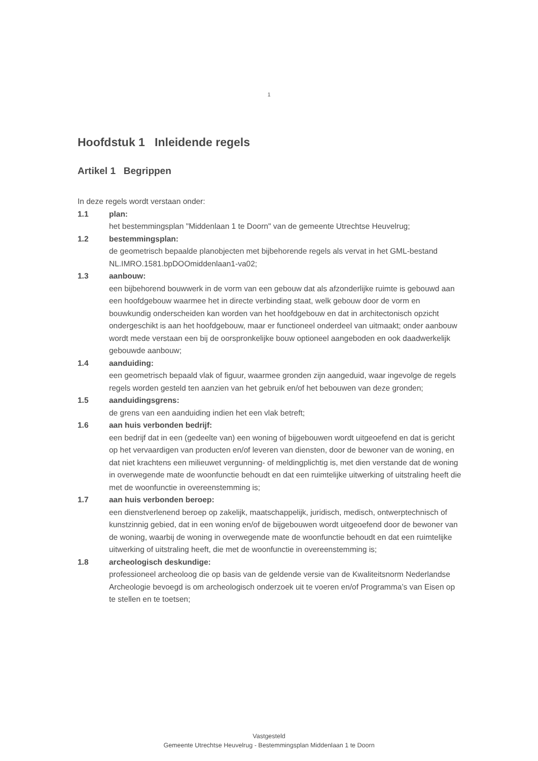1
Hoofdstuk 1 Inleidende regels
Artikel 1 Begrippen
In deze regels wordt verstaan onder:
1.1 plan:
het bestemmingsplan "Middenlaan 1 te Doorn" van de gemeente Utrechtse Heuvelrug;
1.2 bestemmingsplan:
de geometrisch bepaalde planobjecten met bijbehorende regels als vervat in het GML-bestand NL.IMRO.1581.bpDOOmiddenlaan1-va02;
1.3 aanbouw:
een bijbehorend bouwwerk in de vorm van een gebouw dat als afzonderlijke ruimte is gebouwd aan een hoofdgebouw waarmee het in directe verbinding staat, welk gebouw door de vorm en bouwkundig onderscheiden kan worden van het hoofdgebouw en dat in architectonisch opzicht ondergeschikt is aan het hoofdgebouw, maar er functioneel onderdeel van uitmaakt; onder aanbouw wordt mede verstaan een bij de oorspronkelijke bouw optioneel aangeboden en ook daadwerkelijk gebouwde aanbouw;
1.4 aanduiding:
een geometrisch bepaald vlak of figuur, waarmee gronden zijn aangeduid, waar ingevolge de regels regels worden gesteld ten aanzien van het gebruik en/of het bebouwen van deze gronden;
1.5 aanduidingsgrens:
de grens van een aanduiding indien het een vlak betreft;
1.6 aan huis verbonden bedrijf:
een bedrijf dat in een (gedeelte van) een woning of bijgebouwen wordt uitgeoefend en dat is gericht op het vervaardigen van producten en/of leveren van diensten, door de bewoner van de woning, en dat niet krachtens een milieuwet vergunning- of meldingplichtig is, met dien verstande dat de woning in overwegende mate de woonfunctie behoudt en dat een ruimtelijke uitwerking of uitstraling heeft die met de woonfunctie in overeenstemming is;
1.7 aan huis verbonden beroep:
een dienstverlenend beroep op zakelijk, maatschappelijk, juridisch, medisch, ontwerptechnisch of kunstzinnig gebied, dat in een woning en/of de bijgebouwen wordt uitgeoefend door de bewoner van de woning, waarbij de woning in overwegende mate de woonfunctie behoudt en dat een ruimtelijke uitwerking of uitstraling heeft, die met de woonfunctie in overeenstemming is;
1.8 archeologisch deskundige:
professioneel archeoloog die op basis van de geldende versie van de Kwaliteitsnorm Nederlandse Archeologie bevoegd is om archeologisch onderzoek uit te voeren en/of Programma’s van Eisen op te stellen en te toetsen;
Vastgesteld
Gemeente Utrechtse Heuvelrug - Bestemmingsplan Middenlaan 1 te Doorn